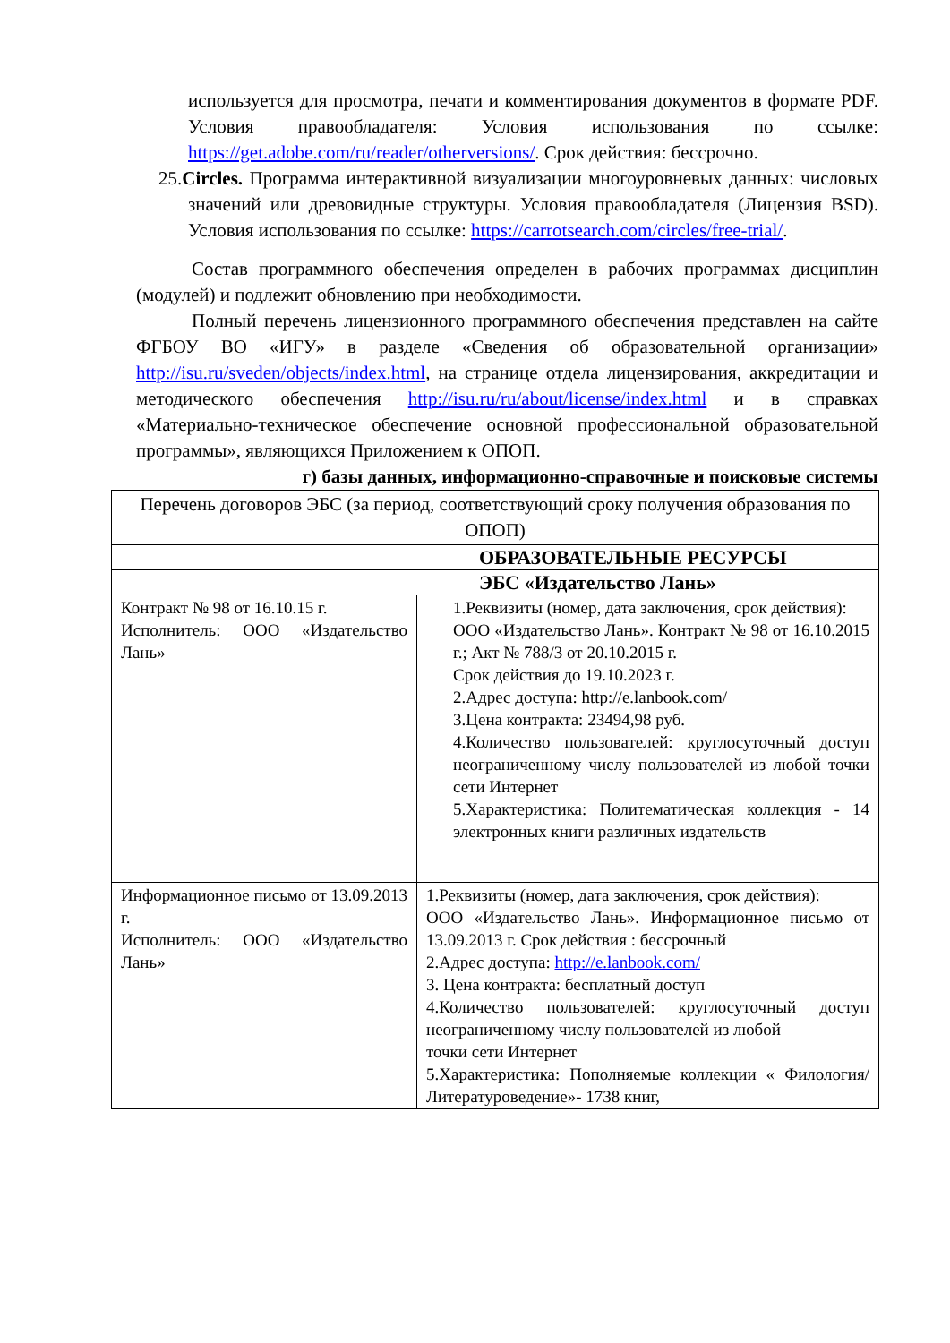используется для просмотра, печати и комментирования документов в формате PDF. Условия правообладателя: Условия использования по ссылке: https://get.adobe.com/ru/reader/otherversions/. Срок действия: бессрочно.
25.Circles. Программа интерактивной визуализации многоуровневых данных: числовых значений или древовидные структуры. Условия правообладателя (Лицензия BSD). Условия использования по ссылке: https://carrotsearch.com/circles/free-trial/.
Состав программного обеспечения определен в рабочих программах дисциплин (модулей) и подлежит обновлению при необходимости.
Полный перечень лицензионного программного обеспечения представлен на сайте ФГБОУ ВО «ИГУ» в разделе «Сведения об образовательной организации» http://isu.ru/sveden/objects/index.html, на странице отдела лицензирования, аккредитации и методического обеспечения http://isu.ru/ru/about/license/index.html и в справках «Материально-техническое обеспечение основной профессиональной образовательной программы», являющихся Приложением к ОПОП.
г) базы данных, информационно-справочные и поисковые системы
| Перечень договоров ЭБС (за период, соответствующий сроку получения образования по ОПОП) | |
| ОБРАЗОВАТЕЛЬНЫЕ РЕСУРСЫ | |
| ЭБС «Издательство Лань» | |
| Контракт № 98 от 16.10.15 г. Исполнитель: ООО «Издательство Лань» | 1.Реквизиты (номер, дата заключения, срок действия): ООО «Издательство Лань». Контракт № 98 от 16.10.2015 г.; Акт № 788/3 от 20.10.2015 г. Срок действия до 19.10.2023 г. 2.Адрес доступа: http://e.lanbook.com/ 3.Цена контракта: 23494,98 руб. 4.Количество пользователей: круглосуточный доступ неограниченному числу пользователей из любой точки сети Интернет 5.Характеристика: Политематическая коллекция - 14 электронных книги различных издательств |
| Информационное письмо от 13.09.2013 г. Исполнитель: ООО «Издательство Лань» | 1.Реквизиты (номер, дата заключения, срок действия): ООО «Издательство Лань». Информационное письмо от 13.09.2013 г. Срок действия : бессрочный 2.Адрес доступа: http://e.lanbook.com/ 3. Цена контракта: бесплатный доступ 4.Количество пользователей: круглосуточный доступ неограниченному числу пользователей из любой точки сети Интернет 5.Характеристика: Пополняемые коллекции « Филология/Литературоведение»- 1738 книг, |